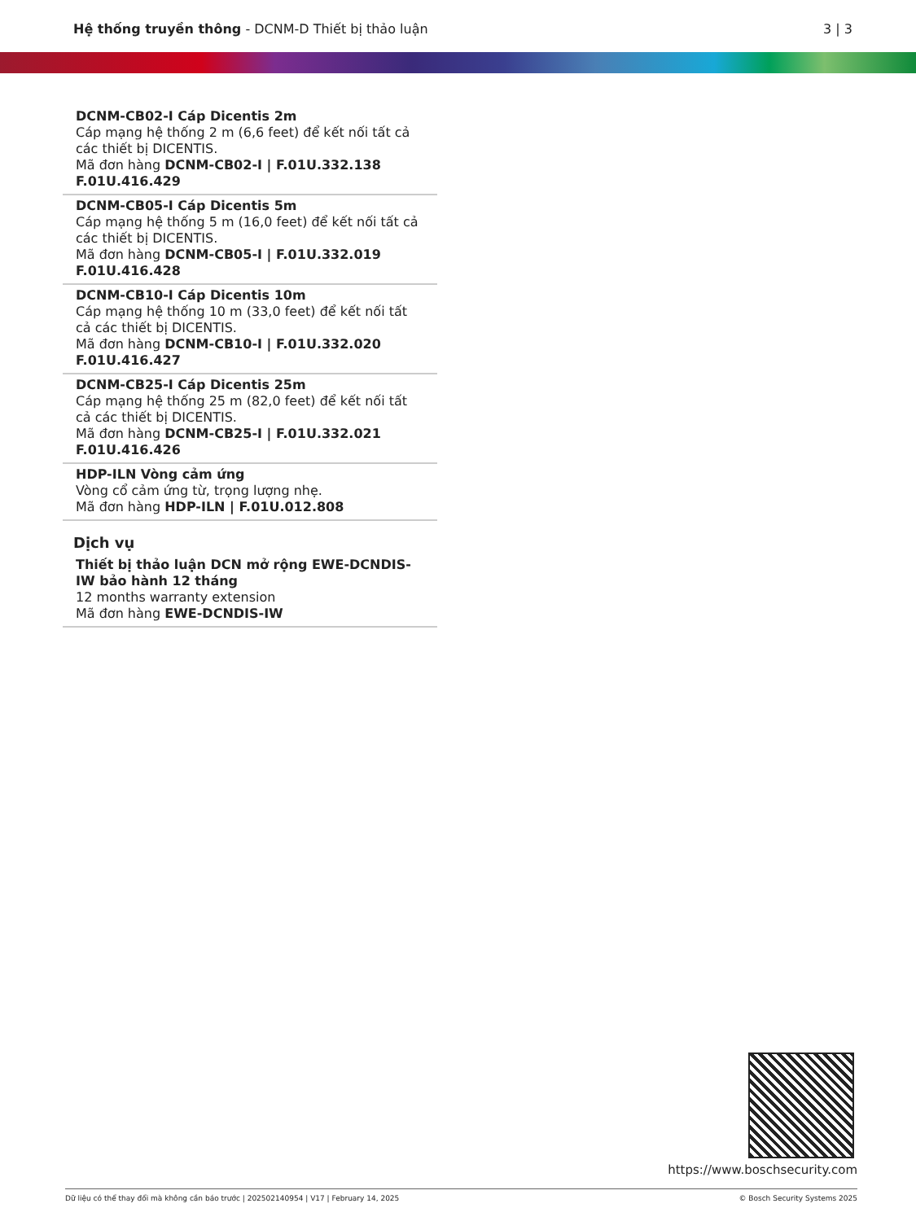Hệ thống truyền thông - DCNM-D Thiết bị thảo luận
3 | 3
DCNM-CB02-I Cáp Dicentis 2m
Cáp mạng hệ thống 2 m (6,6 feet) để kết nối tất cả các thiết bị DICENTIS.
Mã đơn hàng DCNM-CB02-I | F.01U.332.138 F.01U.416.429
DCNM-CB05-I Cáp Dicentis 5m
Cáp mạng hệ thống 5 m (16,0 feet) để kết nối tất cả các thiết bị DICENTIS.
Mã đơn hàng DCNM-CB05-I | F.01U.332.019 F.01U.416.428
DCNM-CB10-I Cáp Dicentis 10m
Cáp mạng hệ thống 10 m (33,0 feet) để kết nối tất cả các thiết bị DICENTIS.
Mã đơn hàng DCNM-CB10-I | F.01U.332.020 F.01U.416.427
DCNM-CB25-I Cáp Dicentis 25m
Cáp mạng hệ thống 25 m (82,0 feet) để kết nối tất cả các thiết bị DICENTIS.
Mã đơn hàng DCNM-CB25-I | F.01U.332.021 F.01U.416.426
HDP-ILN Vòng cảm ứng
Vòng cổ cảm ứng từ, trọng lượng nhẹ.
Mã đơn hàng HDP-ILN | F.01U.012.808
Dịch vụ
Thiết bị thảo luận DCN mở rộng EWE-DCNDIS-IW bảo hành 12 tháng
12 months warranty extension
Mã đơn hàng EWE-DCNDIS-IW
https://www.boschsecurity.com
Dữ liệu có thể thay đổi mà không cần báo trước | 202502140954 | V17 | February 14, 2025 © Bosch Security Systems 2025